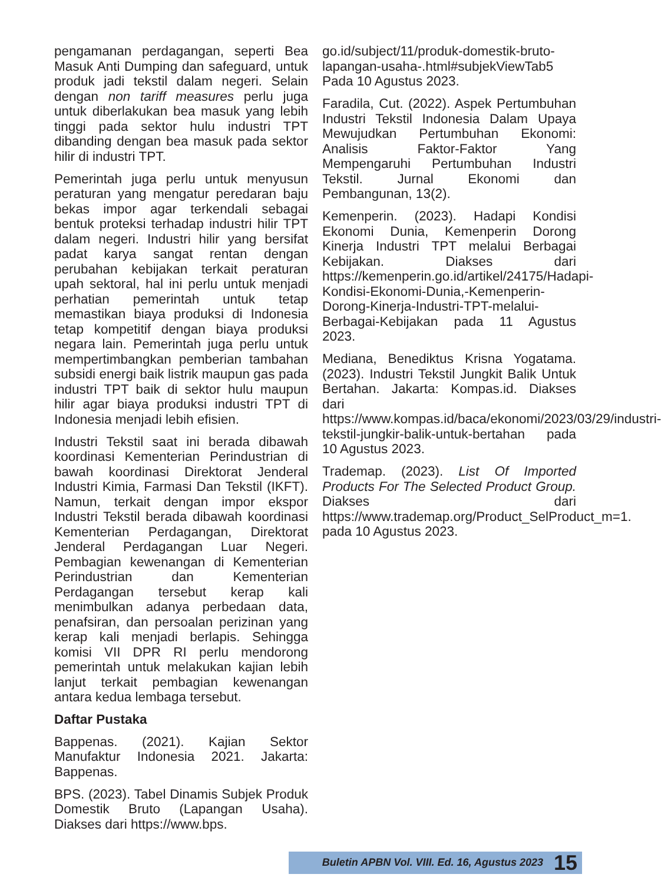pengamanan perdagangan, seperti Bea Masuk Anti Dumping dan safeguard, untuk produk jadi tekstil dalam negeri. Selain dengan non tariff measures perlu juga untuk diberlakukan bea masuk yang lebih tinggi pada sektor hulu industri TPT dibanding dengan bea masuk pada sektor hilir di industri TPT.
Pemerintah juga perlu untuk menyusun peraturan yang mengatur peredaran baju bekas impor agar terkendali sebagai bentuk proteksi terhadap industri hilir TPT dalam negeri. Industri hilir yang bersifat padat karya sangat rentan dengan perubahan kebijakan terkait peraturan upah sektoral, hal ini perlu untuk menjadi perhatian pemerintah untuk tetap memastikan biaya produksi di Indonesia tetap kompetitif dengan biaya produksi negara lain. Pemerintah juga perlu untuk mempertimbangkan pemberian tambahan subsidi energi baik listrik maupun gas pada industri TPT baik di sektor hulu maupun hilir agar biaya produksi industri TPT di Indonesia menjadi lebih efisien.
Industri Tekstil saat ini berada dibawah koordinasi Kementerian Perindustrian di bawah koordinasi Direktorat Jenderal Industri Kimia, Farmasi Dan Tekstil (IKFT). Namun, terkait dengan impor ekspor Industri Tekstil berada dibawah koordinasi Kementerian Perdagangan, Direktorat Jenderal Perdagangan Luar Negeri. Pembagian kewenangan di Kementerian Perindustrian dan Kementerian Perdagangan tersebut kerap kali menimbulkan adanya perbedaan data, penafsiran, dan persoalan perizinan yang kerap kali menjadi berlapis. Sehingga komisi VII DPR RI perlu mendorong pemerintah untuk melakukan kajian lebih lanjut terkait pembagian kewenangan antara kedua lembaga tersebut.
Daftar Pustaka
Bappenas. (2021). Kajian Sektor Manufaktur Indonesia 2021. Jakarta: Bappenas.
BPS. (2023). Tabel Dinamis Subjek Produk Domestik Bruto (Lapangan Usaha). Diakses dari https://www.bps.
go.id/subject/11/produk-domestik-bruto-lapangan-usaha-.html#subjekViewTab5 Pada 10 Agustus 2023.
Faradila, Cut. (2022). Aspek Pertumbuhan Industri Tekstil Indonesia Dalam Upaya Mewujudkan Pertumbuhan Ekonomi: Analisis Faktor-Faktor Yang Mempengaruhi Pertumbuhan Industri Tekstil. Jurnal Ekonomi dan Pembangunan, 13(2).
Kemenperin. (2023). Hadapi Kondisi Ekonomi Dunia, Kemenperin Dorong Kinerja Industri TPT melalui Berbagai Kebijakan. Diakses dari https://kemenperin.go.id/artikel/24175/Hadapi-Kondisi-Ekonomi-Dunia,-Kemenperin-Dorong-Kinerja-Industri-TPT-melalui-Berbagai-Kebijakan pada 11 Agustus 2023.
Mediana, Benediktus Krisna Yogatama. (2023). Industri Tekstil Jungkit Balik Untuk Bertahan. Jakarta: Kompas.id. Diakses dari https://www.kompas.id/baca/ekonomi/2023/03/29/industri-tekstil-jungkir-balik-untuk-bertahan pada 10 Agustus 2023.
Trademap. (2023). List Of Imported Products For The Selected Product Group. Diakses dari https://www.trademap.org/Product_SelProduct_m=1. pada 10 Agustus 2023.
Buletin APBN Vol. VIII. Ed. 16, Agustus 2023 15